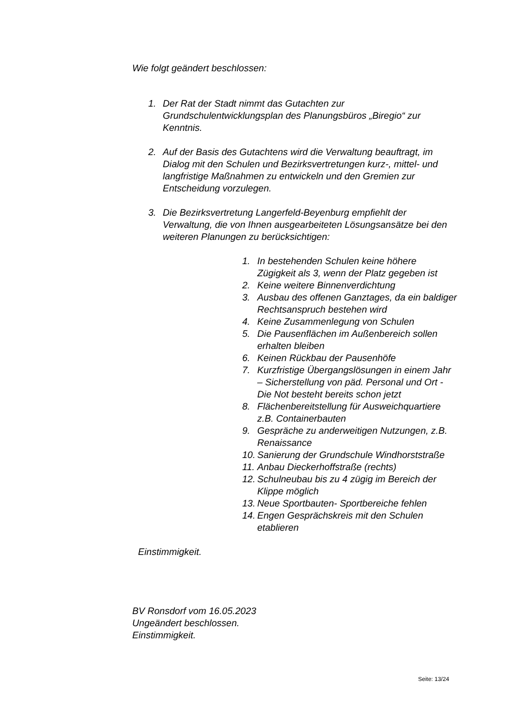Wie folgt geändert beschlossen:
1. Der Rat der Stadt nimmt das Gutachten zur Grundschulentwicklungsplan des Planungsbüros „Biregio“ zur Kenntnis.
2. Auf der Basis des Gutachtens wird die Verwaltung beauftragt, im Dialog mit den Schulen und Bezirksvertretungen kurz-, mittel- und langfristige Maßnahmen zu entwickeln und den Gremien zur Entscheidung vorzulegen.
3. Die Bezirksvertretung Langerfeld-Beyenburg empfiehlt der Verwaltung, die von Ihnen ausgearbeiteten Lösungsansätze bei den weiteren Planungen zu berücksichtigen:
1. In bestehenden Schulen keine höhere Zügigkeit als 3, wenn der Platz gegeben ist
2. Keine weitere Binnenverdichtung
3. Ausbau des offenen Ganztages, da ein baldiger Rechtsanspruch bestehen wird
4. Keine Zusammenlegung von Schulen
5. Die Pausenflächen im Außenbereich sollen erhalten bleiben
6. Keinen Rückbau der Pausenhöfe
7. Kurzfristige Übergangslösungen in einem Jahr – Sicherstellung von päd. Personal und Ort - Die Not besteht bereits schon jetzt
8. Flächenbereitstellung für Ausweichquartiere z.B. Containerbauten
9. Gespräche zu anderweitigen Nutzungen, z.B. Renaissance
10. Sanierung der Grundschule Windhorststraße
11. Anbau Dieckerhoffstraße (rechts)
12. Schulneubau bis zu 4 zügig im Bereich der Klippe möglich
13. Neue Sportbauten- Sportbereiche fehlen
14. Engen Gesprächskreis mit den Schulen etablieren
Einstimmigkeit.
BV Ronsdorf vom 16.05.2023
Ungeändert beschlossen.
Einstimmigkeit.
Seite: 13/24